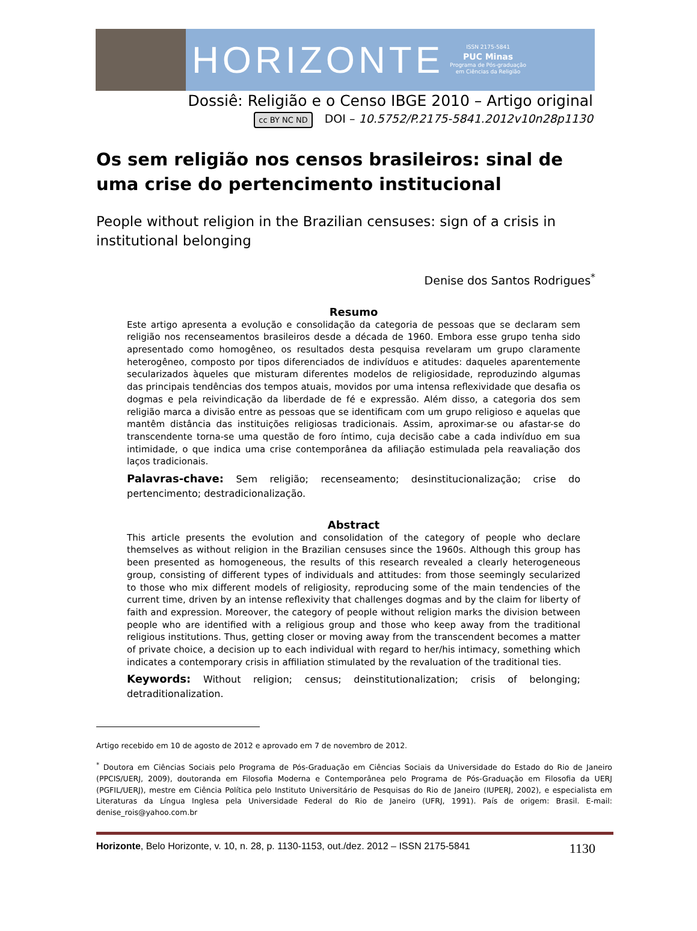HORIZONTE
ISSN 2175-5841
PUC Minas
Programa de Pós-graduação
em Ciências da Religião
Dossiê: Religião e o Censo IBGE 2010 – Artigo original
cc BY NC ND DOI – 10.5752/P.2175-5841.2012v10n28p1130
Os sem religião nos censos brasileiros: sinal de uma crise do pertencimento institucional
People without religion in the Brazilian censuses: sign of a crisis in institutional belonging
Denise dos Santos Rodrigues<sup>*</sup>
Resumo
Este artigo apresenta a evolução e consolidação da categoria de pessoas que se declaram sem religião nos recenseamentos brasileiros desde a década de 1960. Embora esse grupo tenha sido apresentado como homogêneo, os resultados desta pesquisa revelaram um grupo claramente heterogêneo, composto por tipos diferenciados de indivíduos e atitudes: daqueles aparentemente secularizados àqueles que misturam diferentes modelos de religiosidade, reproduzindo algumas das principais tendências dos tempos atuais, movidos por uma intensa reflexividade que desafia os dogmas e pela reivindicação da liberdade de fé e expressão. Além disso, a categoria dos sem religião marca a divisão entre as pessoas que se identificam com um grupo religioso e aquelas que mantêm distância das instituições religiosas tradicionais. Assim, aproximar-se ou afastar-se do transcendente torna-se uma questão de foro íntimo, cuja decisão cabe a cada indivíduo em sua intimidade, o que indica uma crise contemporânea da afiliação estimulada pela reavaliação dos laços tradicionais.
Palavras-chave: Sem religião; recenseamento; desinstitucionalização; crise do pertencimento; destradicionalização.
Abstract
This article presents the evolution and consolidation of the category of people who declare themselves as without religion in the Brazilian censuses since the 1960s. Although this group has been presented as homogeneous, the results of this research revealed a clearly heterogeneous group, consisting of different types of individuals and attitudes: from those seemingly secularized to those who mix different models of religiosity, reproducing some of the main tendencies of the current time, driven by an intense reflexivity that challenges dogmas and by the claim for liberty of faith and expression. Moreover, the category of people without religion marks the division between people who are identified with a religious group and those who keep away from the traditional religious institutions. Thus, getting closer or moving away from the transcendent becomes a matter of private choice, a decision up to each individual with regard to her/his intimacy, something which indicates a contemporary crisis in affiliation stimulated by the revaluation of the traditional ties.
Keywords: Without religion; census; deinstitutionalization; crisis of belonging; detraditionalization.
Artigo recebido em 10 de agosto de 2012 e aprovado em 7 de novembro de 2012.
<sup>*</sup> Doutora em Ciências Sociais pelo Programa de Pós-Graduação em Ciências Sociais da Universidade do Estado do Rio de Janeiro (PPCIS/UERJ, 2009), doutoranda em Filosofia Moderna e Contemporânea pelo Programa de Pós-Graduação em Filosofia da UERJ (PGFIL/UERJ), mestre em Ciência Política pelo Instituto Universitário de Pesquisas do Rio de Janeiro (IUPERJ, 2002), e especialista em Literaturas da Língua Inglesa pela Universidade Federal do Rio de Janeiro (UFRJ, 1991). País de origem: Brasil. E-mail: denise_rois@yahoo.com.br
Horizonte, Belo Horizonte, v. 10, n. 28, p. 1130-1153, out./dez. 2012 – ISSN 2175-5841 1130